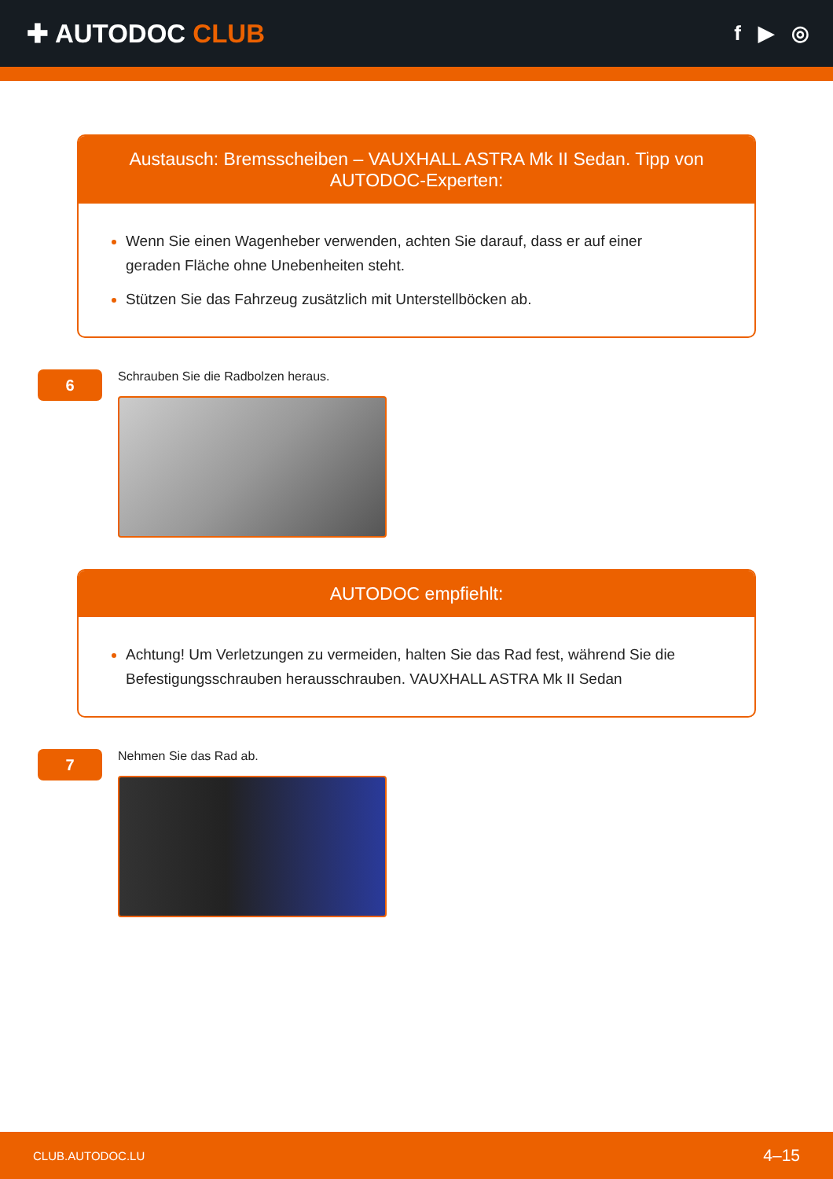✚ AUTODOC CLUB
f ▶ ◎
Austausch: Bremsscheiben – VAUXHALL ASTRA Mk II Sedan. Tipp von AUTODOC-Experten:
Wenn Sie einen Wagenheber verwenden, achten Sie darauf, dass er auf einer geraden Fläche ohne Unebenheiten steht.
Stützen Sie das Fahrzeug zusätzlich mit Unterstellböcken ab.
6
Schrauben Sie die Radbolzen heraus.
AUTODOC empfiehlt:
Achtung! Um Verletzungen zu vermeiden, halten Sie das Rad fest, während Sie die Befestigungsschrauben herausschrauben. VAUXHALL ASTRA Mk II Sedan
7
Nehmen Sie das Rad ab.
CLUB.AUTODOC.LU 4–15